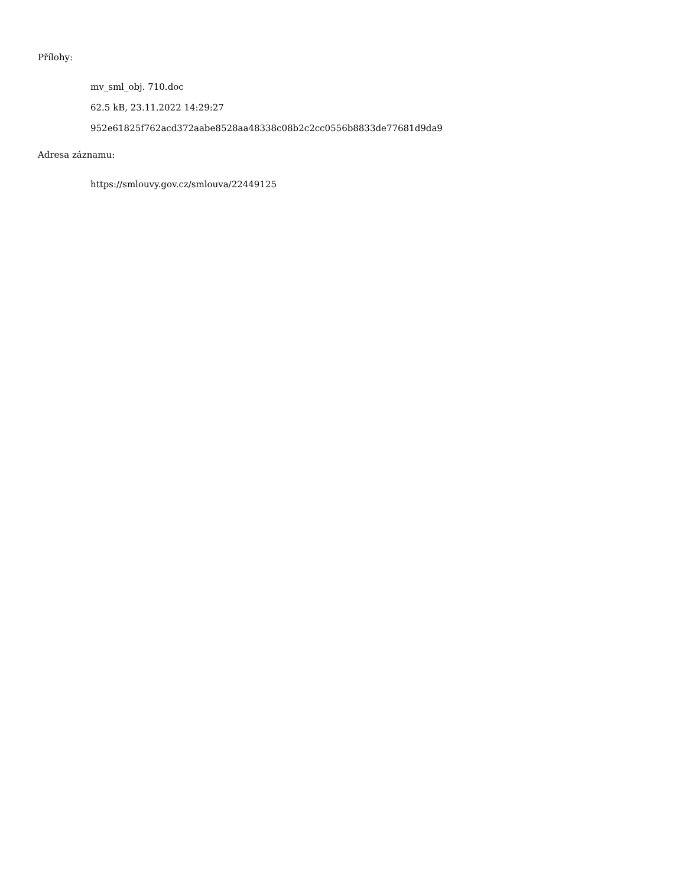Přílohy:
mv_sml_obj. 710.doc
62.5 kB, 23.11.2022 14:29:27
952e61825f762acd372aabe8528aa48338c08b2c2cc0556b8833de77681d9da9
Adresa záznamu:
https://smlouvy.gov.cz/smlouva/22449125